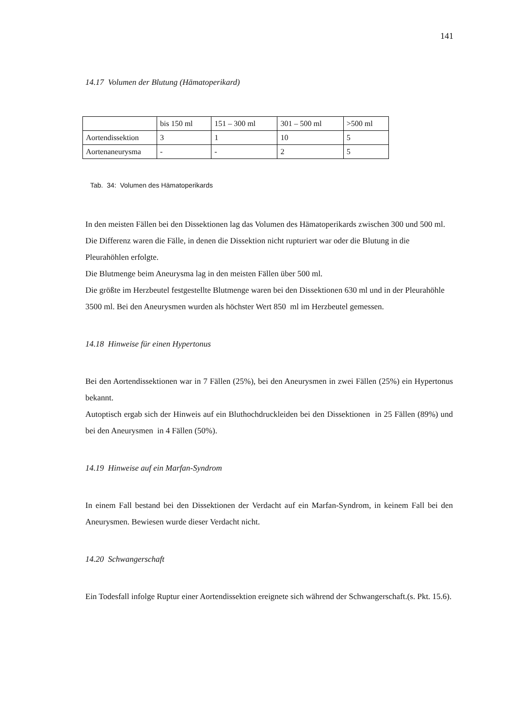141
14.17 Volumen der Blutung (Hämatoperikard)
| | bis 150 ml | 151 – 300 ml | 301 – 500 ml | >500 ml |
| Aortendissektion | 3 | 1 | 10 | 5 |
| Aortenaneurysma | - | - | 2 | 5 |
Tab. 34: Volumen des Hämatoperikards
In den meisten Fällen bei den Dissektionen lag das Volumen des Hämatoperikards zwischen 300 und 500 ml.
Die Differenz waren die Fälle, in denen die Dissektion nicht rupturiert war oder die Blutung in die Pleurahöhlen erfolgte.
Die Blutmenge beim Aneurysma lag in den meisten Fällen über 500 ml.
Die größte im Herzbeutel festgestellte Blutmenge waren bei den Dissektionen 630 ml und in der Pleurahöhle 3500 ml. Bei den Aneurysmen wurden als höchster Wert 850 ml im Herzbeutel gemessen.
14.18 Hinweise für einen Hypertonus
Bei den Aortendissektionen war in 7 Fällen (25%), bei den Aneurysmen in zwei Fällen (25%) ein Hypertonus bekannt.
Autoptisch ergab sich der Hinweis auf ein Bluthochdruckleiden bei den Dissektionen in 25 Fällen (89%) und bei den Aneurysmen in 4 Fällen (50%).
14.19 Hinweise auf ein Marfan-Syndrom
In einem Fall bestand bei den Dissektionen der Verdacht auf ein Marfan-Syndrom, in keinem Fall bei den Aneurysmen. Bewiesen wurde dieser Verdacht nicht.
14.20 Schwangerschaft
Ein Todesfall infolge Ruptur einer Aortendissektion ereignete sich während der Schwangerschaft.(s. Pkt. 15.6).